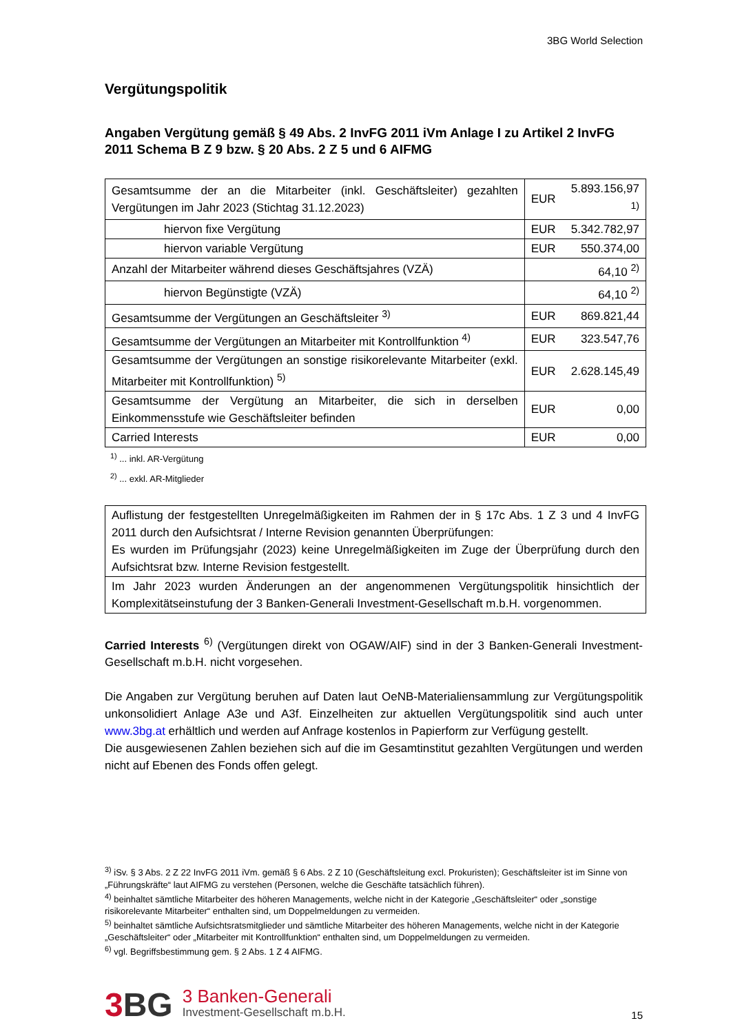3BG World Selection
Vergütungspolitik
Angaben Vergütung gemäß § 49 Abs. 2 InvFG 2011 iVm Anlage I zu Artikel 2 InvFG 2011 Schema B Z 9 bzw. § 20 Abs. 2 Z 5 und 6 AIFMG
| Gesamtsumme der an die Mitarbeiter (inkl. Geschäftsleiter) gezahlten Vergütungen im Jahr 2023 (Stichtag 31.12.2023) | EUR | 5.893.156,97 <sup>1)</sup> |
| hiervon fixe Vergütung | EUR | 5.342.782,97 |
| hiervon variable Vergütung | EUR | 550.374,00 |
| Anzahl der Mitarbeiter während dieses Geschäftsjahres (VZÄ) | | 64,10 <sup>2)</sup> |
| hiervon Begünstigte (VZÄ) | | 64,10 <sup>2)</sup> |
| Gesamtsumme der Vergütungen an Geschäftsleiter <sup>3)</sup> | EUR | 869.821,44 |
| Gesamtsumme der Vergütungen an Mitarbeiter mit Kontrollfunktion <sup>4)</sup> | EUR | 323.547,76 |
| Gesamtsumme der Vergütungen an sonstige risikorelevante Mitarbeiter (exkl. Mitarbeiter mit Kontrollfunktion) <sup>5)</sup> | EUR | 2.628.145,49 |
| Gesamtsumme der Vergütung an Mitarbeiter, die sich in derselben Einkommensstufe wie Geschäftsleiter befinden | EUR | 0,00 |
| Carried Interests | EUR | 0,00 |
<sup>1)</sup> ... inkl. AR-Vergütung
<sup>2)</sup> ... exkl. AR-Mitglieder
| Auflistung der festgestellten Unregelmäßigkeiten im Rahmen der in § 17c Abs. 1 Z 3 und 4 InvFG 2011 durch den Aufsichtsrat / Interne Revision genannten Überprüfungen: Es wurden im Prüfungsjahr (2023) keine Unregelmäßigkeiten im Zuge der Überprüfung durch den Aufsichtsrat bzw. Interne Revision festgestellt. |
| Im Jahr 2023 wurden Änderungen an der angenommenen Vergütungspolitik hinsichtlich der Komplexitätseinstufung der 3 Banken-Generali Investment-Gesellschaft m.b.H. vorgenommen. |
Carried Interests <sup>6)</sup> (Vergütungen direkt von OGAW/AIF) sind in der 3 Banken-Generali Investment-Gesellschaft m.b.H. nicht vorgesehen.
Die Angaben zur Vergütung beruhen auf Daten laut OeNB-Materialiensammlung zur Vergütungspolitik unkonsolidiert Anlage A3e und A3f. Einzelheiten zur aktuellen Vergütungspolitik sind auch unter www.3bg.at erhältlich und werden auf Anfrage kostenlos in Papierform zur Verfügung gestellt.
Die ausgewiesenen Zahlen beziehen sich auf die im Gesamtinstitut gezahlten Vergütungen und werden nicht auf Ebenen des Fonds offen gelegt.
<sup>3)</sup> iSv. § 3 Abs. 2 Z 22 InvFG 2011 iVm. gemäß § 6 Abs. 2 Z 10 (Geschäftsleitung excl. Prokuristen); Geschäftsleiter ist im Sinne von „Führungskräfte“ laut AIFMG zu verstehen (Personen, welche die Geschäfte tatsächlich führen).
<sup>4)</sup> beinhaltet sämtliche Mitarbeiter des höheren Managements, welche nicht in der Kategorie „Geschäftsleiter“ oder „sonstige risikorelevante Mitarbeiter“ enthalten sind, um Doppelmeldungen zu vermeiden.
<sup>5)</sup> beinhaltet sämtliche Aufsichtsratsmitglieder und sämtliche Mitarbeiter des höheren Managements, welche nicht in der Kategorie „Geschäftsleiter“ oder „Mitarbeiter mit Kontrollfunktion“ enthalten sind, um Doppelmeldungen zu vermeiden.
<sup>6)</sup> vgl. Begriffsbestimmung gem. § 2 Abs. 1 Z 4 AIFMG.
3 BG
3 Banken-Generali
Investment-Gesellschaft m.b.H.
15